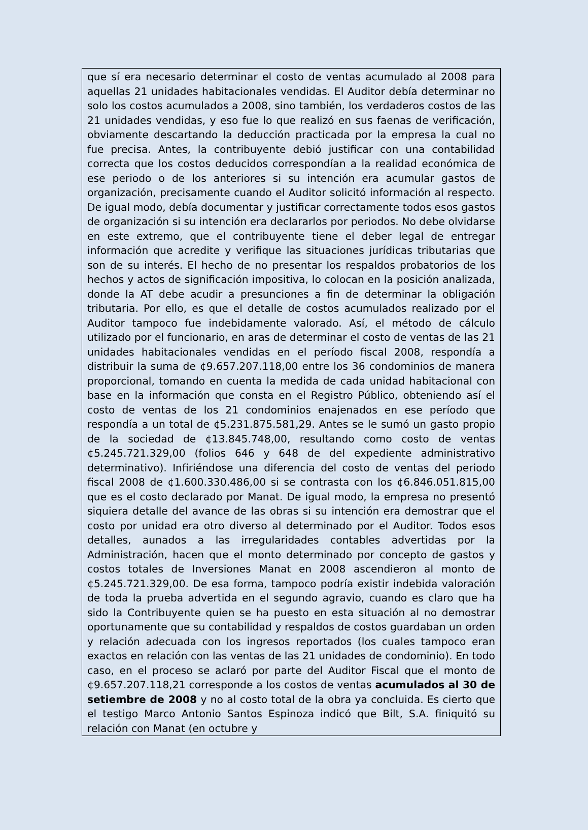que sí era necesario determinar el costo de ventas acumulado al 2008 para aquellas 21 unidades habitacionales vendidas. El Auditor debía determinar no solo los costos acumulados a 2008, sino también, los verdaderos costos de las 21 unidades vendidas, y eso fue lo que realizó en sus faenas de verificación, obviamente descartando la deducción practicada por la empresa la cual no fue precisa. Antes, la contribuyente debió justificar con una contabilidad correcta que los costos deducidos correspondían a la realidad económica de ese periodo o de los anteriores si su intención era acumular gastos de organización, precisamente cuando el Auditor solicitó información al respecto. De igual modo, debía documentar y justificar correctamente todos esos gastos de organización si su intención era declararlos por periodos. No debe olvidarse en este extremo, que el contribuyente tiene el deber legal de entregar información que acredite y verifique las situaciones jurídicas tributarias que son de su interés. El hecho de no presentar los respaldos probatorios de los hechos y actos de significación impositiva, lo colocan en la posición analizada, donde la AT debe acudir a presunciones a fin de determinar la obligación tributaria. Por ello, es que el detalle de costos acumulados realizado por el Auditor tampoco fue indebidamente valorado. Así, el método de cálculo utilizado por el funcionario, en aras de determinar el costo de ventas de las 21 unidades habitacionales vendidas en el período fiscal 2008, respondía a distribuir la suma de ¢9.657.207.118,00 entre los 36 condominios de manera proporcional, tomando en cuenta la medida de cada unidad habitacional con base en la información que consta en el Registro Público, obteniendo así el costo de ventas de los 21 condominios enajenados en ese período que respondía a un total de ¢5.231.875.581,29. Antes se le sumó un gasto propio de la sociedad de ¢13.845.748,00, resultando como costo de ventas ¢5.245.721.329,00 (folios 646 y 648 de del expediente administrativo determinativo). Infiriéndose una diferencia del costo de ventas del periodo fiscal 2008 de ¢1.600.330.486,00 si se contrasta con los ¢6.846.051.815,00 que es el costo declarado por Manat. De igual modo, la empresa no presentó siquiera detalle del avance de las obras si su intención era demostrar que el costo por unidad era otro diverso al determinado por el Auditor. Todos esos detalles, aunados a las irregularidades contables advertidas por la Administración, hacen que el monto determinado por concepto de gastos y costos totales de Inversiones Manat en 2008 ascendieron al monto de ¢5.245.721.329,00. De esa forma, tampoco podría existir indebida valoración de toda la prueba advertida en el segundo agravio, cuando es claro que ha sido la Contribuyente quien se ha puesto en esta situación al no demostrar oportunamente que su contabilidad y respaldos de costos guardaban un orden y relación adecuada con los ingresos reportados (los cuales tampoco eran exactos en relación con las ventas de las 21 unidades de condominio). En todo caso, en el proceso se aclaró por parte del Auditor Fiscal que el monto de ¢9.657.207.118,21 corresponde a los costos de ventas acumulados al 30 de setiembre de 2008 y no al costo total de la obra ya concluida. Es cierto que el testigo Marco Antonio Santos Espinoza indicó que Bilt, S.A. finiquitó su relación con Manat (en octubre y